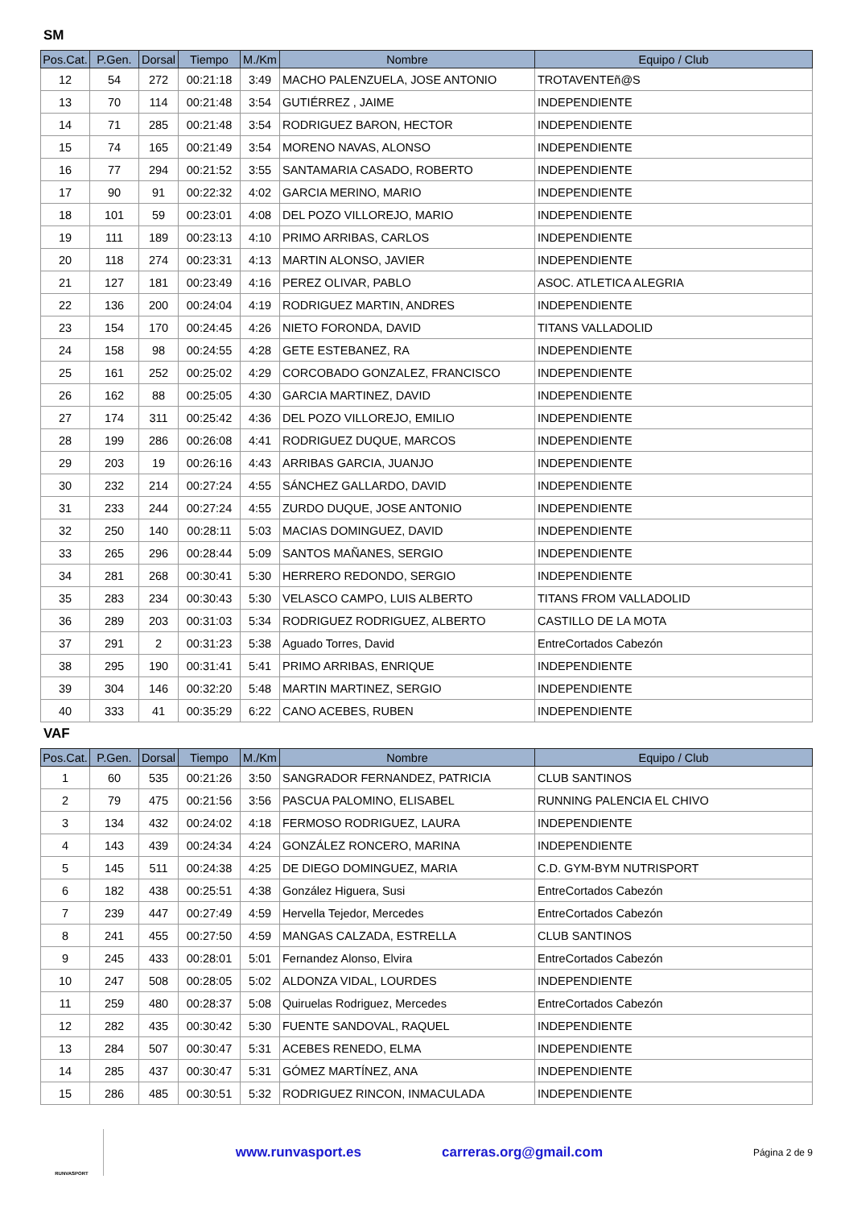SM
| Pos.Cat. | P.Gen. | Dorsal | Tiempo | M./Km | Nombre | Equipo / Club |
| --- | --- | --- | --- | --- | --- | --- |
| 12 | 54 | 272 | 00:21:18 | 3:49 | MACHO PALENZUELA, JOSE ANTONIO | TROTAVENTEñ@S |
| 13 | 70 | 114 | 00:21:48 | 3:54 | GUTIÉRREZ , JAIME | INDEPENDIENTE |
| 14 | 71 | 285 | 00:21:48 | 3:54 | RODRIGUEZ BARON, HECTOR | INDEPENDIENTE |
| 15 | 74 | 165 | 00:21:49 | 3:54 | MORENO NAVAS, ALONSO | INDEPENDIENTE |
| 16 | 77 | 294 | 00:21:52 | 3:55 | SANTAMARIA CASADO, ROBERTO | INDEPENDIENTE |
| 17 | 90 | 91 | 00:22:32 | 4:02 | GARCIA MERINO, MARIO | INDEPENDIENTE |
| 18 | 101 | 59 | 00:23:01 | 4:08 | DEL POZO VILLOREJO, MARIO | INDEPENDIENTE |
| 19 | 111 | 189 | 00:23:13 | 4:10 | PRIMO ARRIBAS, CARLOS | INDEPENDIENTE |
| 20 | 118 | 274 | 00:23:31 | 4:13 | MARTIN ALONSO, JAVIER | INDEPENDIENTE |
| 21 | 127 | 181 | 00:23:49 | 4:16 | PEREZ OLIVAR, PABLO | ASOC. ATLETICA ALEGRIA |
| 22 | 136 | 200 | 00:24:04 | 4:19 | RODRIGUEZ MARTIN, ANDRES | INDEPENDIENTE |
| 23 | 154 | 170 | 00:24:45 | 4:26 | NIETO FORONDA, DAVID | TITANS VALLADOLID |
| 24 | 158 | 98 | 00:24:55 | 4:28 | GETE ESTEBANEZ, RA | INDEPENDIENTE |
| 25 | 161 | 252 | 00:25:02 | 4:29 | CORCOBADO GONZALEZ, FRANCISCO | INDEPENDIENTE |
| 26 | 162 | 88 | 00:25:05 | 4:30 | GARCIA MARTINEZ, DAVID | INDEPENDIENTE |
| 27 | 174 | 311 | 00:25:42 | 4:36 | DEL POZO VILLOREJO, EMILIO | INDEPENDIENTE |
| 28 | 199 | 286 | 00:26:08 | 4:41 | RODRIGUEZ DUQUE, MARCOS | INDEPENDIENTE |
| 29 | 203 | 19 | 00:26:16 | 4:43 | ARRIBAS GARCIA, JUANJO | INDEPENDIENTE |
| 30 | 232 | 214 | 00:27:24 | 4:55 | SÁNCHEZ GALLARDO, DAVID | INDEPENDIENTE |
| 31 | 233 | 244 | 00:27:24 | 4:55 | ZURDO DUQUE, JOSE ANTONIO | INDEPENDIENTE |
| 32 | 250 | 140 | 00:28:11 | 5:03 | MACIAS DOMINGUEZ, DAVID | INDEPENDIENTE |
| 33 | 265 | 296 | 00:28:44 | 5:09 | SANTOS MAÑANES, SERGIO | INDEPENDIENTE |
| 34 | 281 | 268 | 00:30:41 | 5:30 | HERRERO REDONDO, SERGIO | INDEPENDIENTE |
| 35 | 283 | 234 | 00:30:43 | 5:30 | VELASCO CAMPO, LUIS ALBERTO | TITANS FROM VALLADOLID |
| 36 | 289 | 203 | 00:31:03 | 5:34 | RODRIGUEZ RODRIGUEZ, ALBERTO | CASTILLO DE LA MOTA |
| 37 | 291 | 2 | 00:31:23 | 5:38 | Aguado Torres, David | EntreCortados Cabezón |
| 38 | 295 | 190 | 00:31:41 | 5:41 | PRIMO ARRIBAS, ENRIQUE | INDEPENDIENTE |
| 39 | 304 | 146 | 00:32:20 | 5:48 | MARTIN MARTINEZ, SERGIO | INDEPENDIENTE |
| 40 | 333 | 41 | 00:35:29 | 6:22 | CANO ACEBES, RUBEN | INDEPENDIENTE |
VAF
| Pos.Cat. | P.Gen. | Dorsal | Tiempo | M./Km | Nombre | Equipo / Club |
| --- | --- | --- | --- | --- | --- | --- |
| 1 | 60 | 535 | 00:21:26 | 3:50 | SANGRADOR FERNANDEZ, PATRICIA | CLUB SANTINOS |
| 2 | 79 | 475 | 00:21:56 | 3:56 | PASCUA PALOMINO, ELISABEL | RUNNING PALENCIA EL CHIVO |
| 3 | 134 | 432 | 00:24:02 | 4:18 | FERMOSO RODRIGUEZ, LAURA | INDEPENDIENTE |
| 4 | 143 | 439 | 00:24:34 | 4:24 | GONZÁLEZ RONCERO, MARINA | INDEPENDIENTE |
| 5 | 145 | 511 | 00:24:38 | 4:25 | DE DIEGO DOMINGUEZ, MARIA | C.D. GYM-BYM NUTRISPORT |
| 6 | 182 | 438 | 00:25:51 | 4:38 | González Higuera, Susi | EntreCortados Cabezón |
| 7 | 239 | 447 | 00:27:49 | 4:59 | Hervella Tejedor, Mercedes | EntreCortados Cabezón |
| 8 | 241 | 455 | 00:27:50 | 4:59 | MANGAS CALZADA, ESTRELLA | CLUB SANTINOS |
| 9 | 245 | 433 | 00:28:01 | 5:01 | Fernandez Alonso, Elvira | EntreCortados Cabezón |
| 10 | 247 | 508 | 00:28:05 | 5:02 | ALDONZA VIDAL, LOURDES | INDEPENDIENTE |
| 11 | 259 | 480 | 00:28:37 | 5:08 | Quiruelas Rodriguez, Mercedes | EntreCortados Cabezón |
| 12 | 282 | 435 | 00:30:42 | 5:30 | FUENTE SANDOVAL, RAQUEL | INDEPENDIENTE |
| 13 | 284 | 507 | 00:30:47 | 5:31 | ACEBES RENEDO, ELMA | INDEPENDIENTE |
| 14 | 285 | 437 | 00:30:47 | 5:31 | GÓMEZ MARTÍNEZ, ANA | INDEPENDIENTE |
| 15 | 286 | 485 | 00:30:51 | 5:32 | RODRIGUEZ RINCON, INMACULADA | INDEPENDIENTE |
RUNVASPORT
www.runvasport.es carreras.org@gmail.com
Página 2 de 9